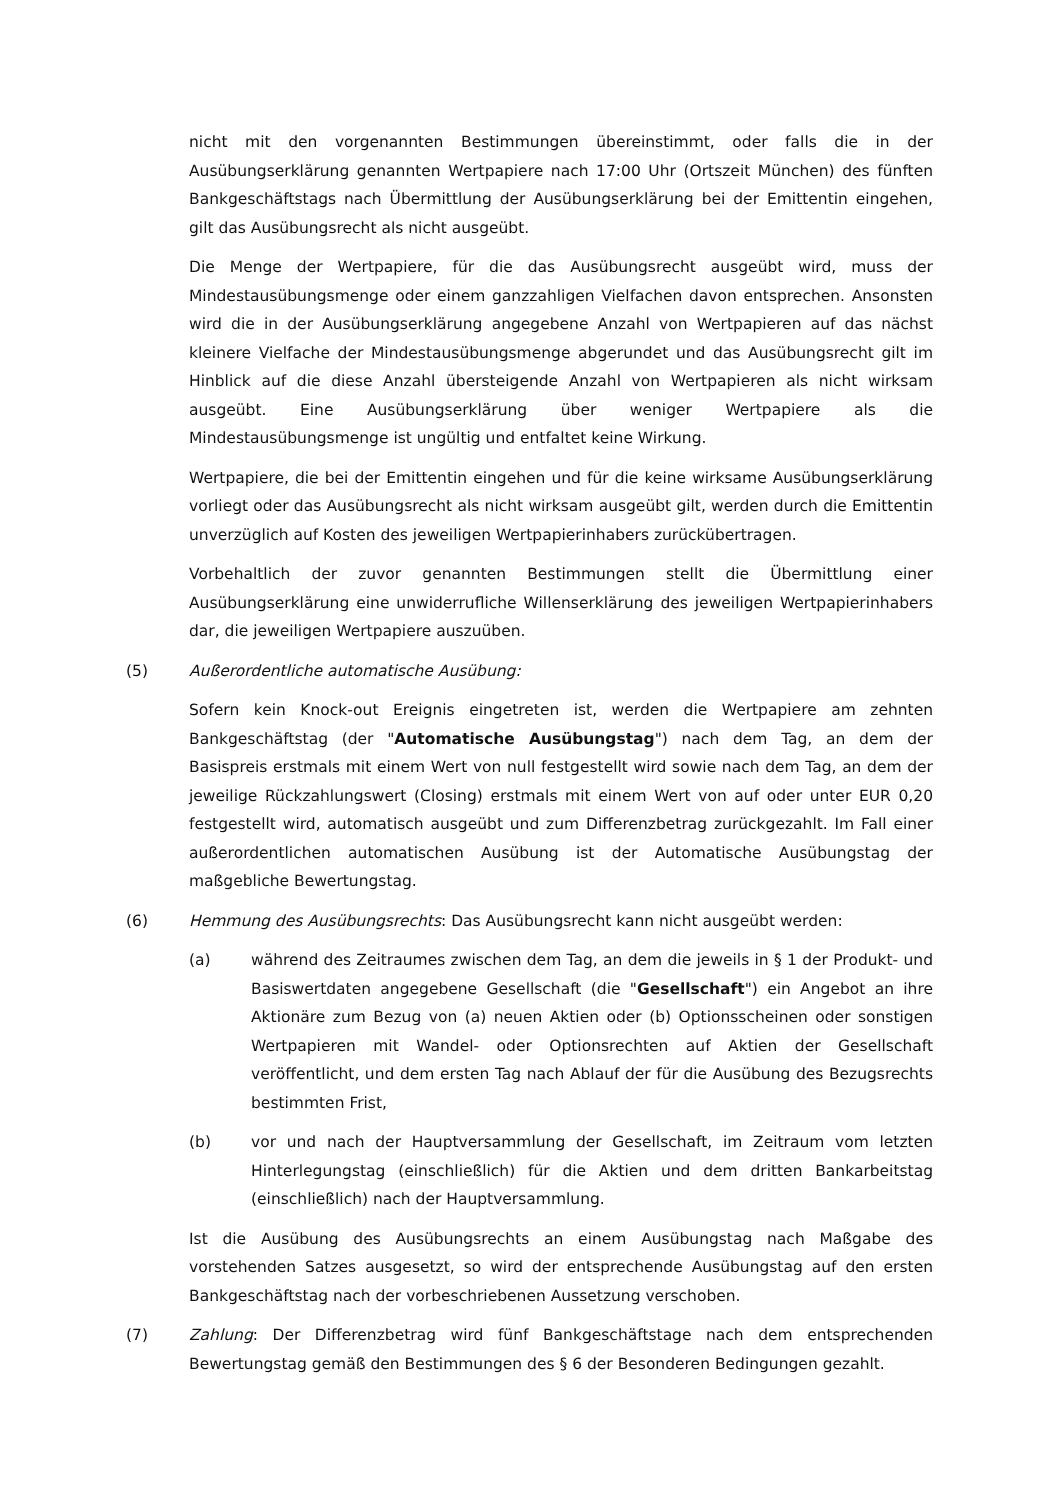nicht mit den vorgenannten Bestimmungen übereinstimmt, oder falls die in der Ausübungserklärung genannten Wertpapiere nach 17:00 Uhr (Ortszeit München) des fünften Bankgeschäftstags nach Übermittlung der Ausübungserklärung bei der Emittentin eingehen, gilt das Ausübungsrecht als nicht ausgeübt.
Die Menge der Wertpapiere, für die das Ausübungsrecht ausgeübt wird, muss der Mindestausübungsmenge oder einem ganzzahligen Vielfachen davon entsprechen. Ansonsten wird die in der Ausübungserklärung angegebene Anzahl von Wertpapieren auf das nächst kleinere Vielfache der Mindestausübungsmenge abgerundet und das Ausübungsrecht gilt im Hinblick auf die diese Anzahl übersteigende Anzahl von Wertpapieren als nicht wirksam ausgeübt. Eine Ausübungserklärung über weniger Wertpapiere als die Mindestausübungsmenge ist ungültig und entfaltet keine Wirkung.
Wertpapiere, die bei der Emittentin eingehen und für die keine wirksame Ausübungserklärung vorliegt oder das Ausübungsrecht als nicht wirksam ausgeübt gilt, werden durch die Emittentin unverzüglich auf Kosten des jeweiligen Wertpapierinhabers zurückübertragen.
Vorbehaltlich der zuvor genannten Bestimmungen stellt die Übermittlung einer Ausübungserklärung eine unwiderrufliche Willenserklärung des jeweiligen Wertpapierinhabers dar, die jeweiligen Wertpapiere auszuüben.
(5) Außerordentliche automatische Ausübung:
Sofern kein Knock-out Ereignis eingetreten ist, werden die Wertpapiere am zehnten Bankgeschäftstag (der "Automatische Ausübungstag") nach dem Tag, an dem der Basispreis erstmals mit einem Wert von null festgestellt wird sowie nach dem Tag, an dem der jeweilige Rückzahlungswert (Closing) erstmals mit einem Wert von auf oder unter EUR 0,20 festgestellt wird, automatisch ausgeübt und zum Differenzbetrag zurückgezahlt. Im Fall einer außerordentlichen automatischen Ausübung ist der Automatische Ausübungstag der maßgebliche Bewertungstag.
(6) Hemmung des Ausübungsrechts: Das Ausübungsrecht kann nicht ausgeübt werden:
(a) während des Zeitraumes zwischen dem Tag, an dem die jeweils in § 1 der Produkt- und Basiswertdaten angegebene Gesellschaft (die "Gesellschaft") ein Angebot an ihre Aktionäre zum Bezug von (a) neuen Aktien oder (b) Optionsscheinen oder sonstigen Wertpapieren mit Wandel- oder Optionsrechten auf Aktien der Gesellschaft veröffentlicht, und dem ersten Tag nach Ablauf der für die Ausübung des Bezugsrechts bestimmten Frist,
(b) vor und nach der Hauptversammlung der Gesellschaft, im Zeitraum vom letzten Hinterlegungstag (einschließlich) für die Aktien und dem dritten Bankarbeitstag (einschließlich) nach der Hauptversammlung.
Ist die Ausübung des Ausübungsrechts an einem Ausübungstag nach Maßgabe des vorstehenden Satzes ausgesetzt, so wird der entsprechende Ausübungstag auf den ersten Bankgeschäftstag nach der vorbeschriebenen Aussetzung verschoben.
(7) Zahlung: Der Differenzbetrag wird fünf Bankgeschäftstage nach dem entsprechenden Bewertungstag gemäß den Bestimmungen des § 6 der Besonderen Bedingungen gezahlt.